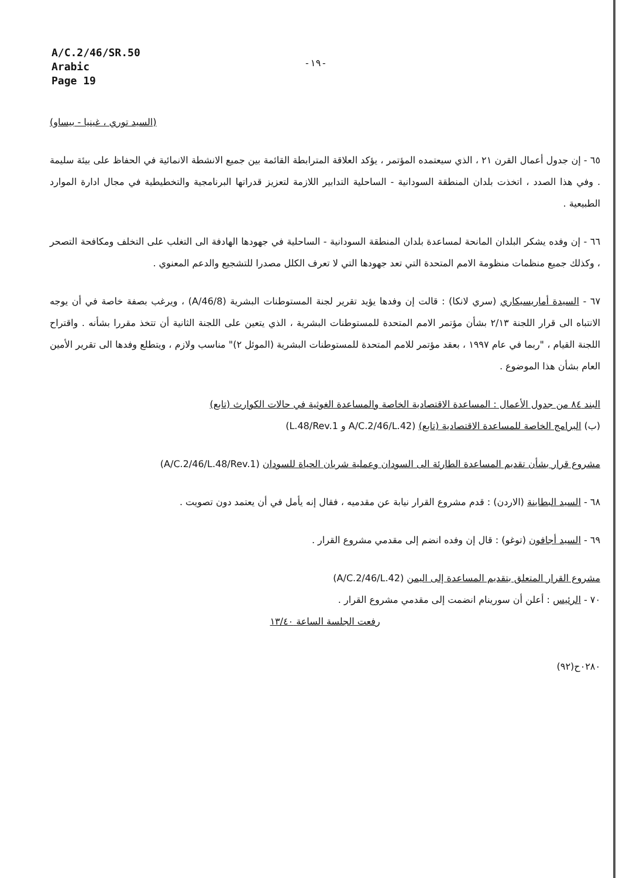A/C.2/46/SR.50
Arabic
Page 19
-١٩-
(السيد توري ، غينيا - بيساو)
٦٥ - إن جدول أعمال القرن ٢١ ، الذي سيعتمده المؤتمر ، يؤكد العلاقة المترابطة القائمة بين جميع الانشطة الانمائية في الحفاظ على بيئة سليمة . وفي هذا الصدد ، اتخذت بلدان المنطقة السودانية - الساحلية التدابير اللازمة لتعزيز قدراتها البرنامجية والتخطيطية في مجال ادارة الموارد الطبيعية .
٦٦ - إن وفده يشكر البلدان المانحة لمساعدة بلدان المنطقة السودانية - الساحلية في جهودها الهادفة الى التغلب على التخلف ومكافحة التصحر ، وكذلك جميع منظمات منظومة الامم المتحدة التي تعد جهودها التي لا تعرف الكلل مصدرا للتشجيع والدعم المعنوي .
٦٧ - السيدة أماريسيكاري (سري لانكا) : قالت إن وفدها يؤيد تقرير لجنة المستوطنات البشرية (A/46/8) ، ويرغب بصفة خاصة في أن يوجه الانتباه الى قرار اللجنة ٢/١٣ بشأن مؤتمر الامم المتحدة للمستوطنات البشرية ، الذي يتعين على اللجنة الثانية أن تتخذ مقررا بشأنه . واقتراح اللجنة القيام ، "ربما في عام ١٩٩٧ ، بعقد مؤتمر للامم المتحدة للمستوطنات البشرية (الموئل ٢)" مناسب ولازم ، ويتطلع وفدها الى تقرير الأمين العام بشأن هذا الموضوع .
البند ٨٤ من جدول الأعمال : المساعدة الاقتصادية الخاصة والمساعدة الغوثية في حالات الكوارث (تابع)
(ب) البرامج الخاصة للمساعدة الاقتصادية (تابع) (A/C.2/46/L.42 و L.48/Rev.1)
مشروع قرار بشأن تقديم المساعدة الطارئة الى السودان وعملية شريان الحياة للسودان (A/C.2/46/L.48/Rev.1)
٦٨ - السيد البطاينة (الاردن) : قدم مشروع القرار نيابة عن مقدميه ، فقال إنه يأمل في أن يعتمد دون تصويت .
٦٩ - السيد أجافون (توغو) : قال إن وفده انضم إلى مقدمي مشروع القرار .
مشروع القرار المتعلق بتقديم المساعدة إلى اليمن (A/C.2/46/L.42)
٧٠ - الرئيس : أعلن أن سورينام انضمت إلى مقدمي مشروع القرار .
رفعت الجلسة الساعة ١٣/٤٠
٠٢٨٠ح(٩٢)